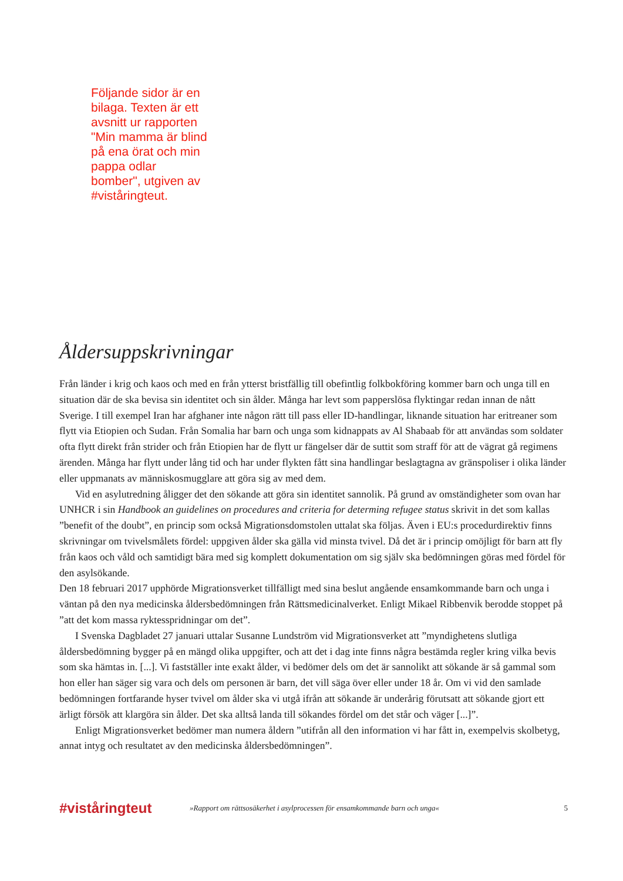Följande sidor är en bilaga. Texten är ett avsnitt ur rapporten "Min mamma är blind på ena örat och min pappa odlar bomber", utgiven av #viståringteut.
Åldersuppskrivningar
Från länder i krig och kaos och med en från ytterst bristfällig till obefintlig folkbokföring kommer barn och unga till en situation där de ska bevisa sin identitet och sin ålder. Många har levt som papperslösa flyktingar redan innan de nått Sverige. I till exempel Iran har afghaner inte någon rätt till pass eller ID-handlingar, liknande situation har eritreaner som flytt via Etiopien och Sudan. Från Somalia har barn och unga som kidnappats av Al Shabaab för att användas som soldater ofta flytt direkt från strider och från Etiopien har de flytt ur fängelser där de suttit som straff för att de vägrat gå regimens ärenden. Många har flytt under lång tid och har under flykten fått sina handlingar beslagtagna av gränspoliser i olika länder eller uppmanats av människosmugglare att göra sig av med dem.
Vid en asylutredning åligger det den sökande att göra sin identitet sannolik. På grund av omständigheter som ovan har UNHCR i sin Handbook an guidelines on procedures and criteria for determing refugee status skrivit in det som kallas ”benefit of the doubt”, en princip som också Migrationsdomstolen uttalat ska följas. Även i EU:s procedurdirektiv finns skrivningar om tvivelsmålets fördel: uppgiven ålder ska gälla vid minsta tvivel. Då det är i princip omöjligt för barn att fly från kaos och våld och samtidigt bära med sig komplett dokumentation om sig själv ska bedömningen göras med fördel för den asylsökande.
Den 18 februari 2017 upphörde Migrationsverket tillfälligt med sina beslut angående ensamkommande barn och unga i väntan på den nya medicinska åldersbedömningen från Rättsmedicinalverket. Enligt Mikael Ribbenvik berodde stoppet på ”att det kom massa ryktesspridningar om det”.
I Svenska Dagbladet 27 januari uttalar Susanne Lundström vid Migrationsverket att ”myndighetens slutliga åldersbedömning bygger på en mängd olika uppgifter, och att det i dag inte finns några bestämda regler kring vilka bevis som ska hämtas in. [...]. Vi fastställer inte exakt ålder, vi bedömer dels om det är sannolikt att sökande är så gammal som hon eller han säger sig vara och dels om personen är barn, det vill säga över eller under 18 år. Om vi vid den samlade bedömningen fortfarande hyser tvivel om ålder ska vi utgå ifrån att sökande är underårig förutsatt att sökande gjort ett ärligt försök att klargöra sin ålder. Det ska alltså landa till sökandes fördel om det står och väger [...]”.
Enligt Migrationsverket bedömer man numera åldern ”utifrån all den information vi har fått in, exempelvis skolbetyg, annat intyg och resultatet av den medicinska åldersbedömningen”.
#viståringteut
»Rapport om rättsosäkerhet i asylprocessen för ensamkommande barn och unga«
5